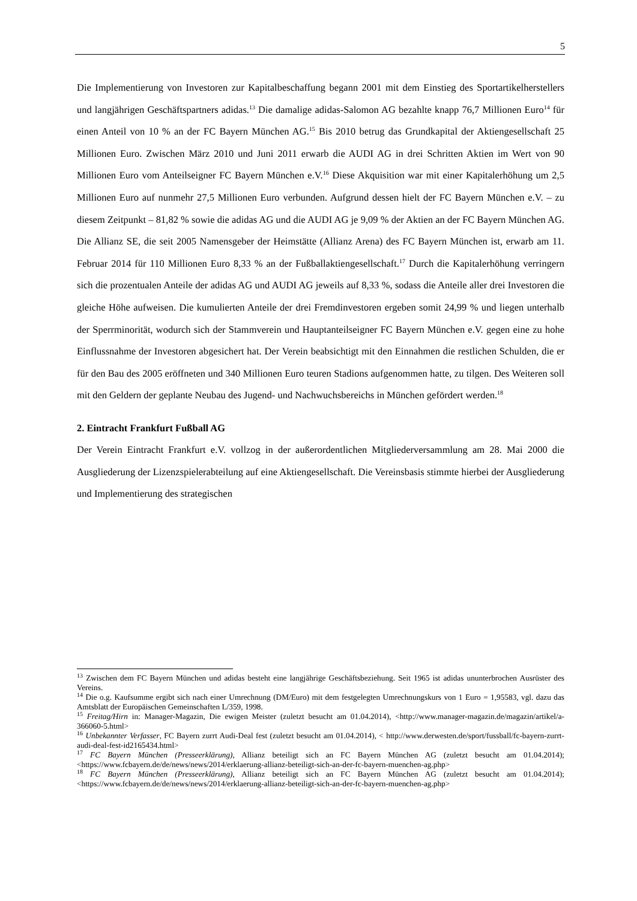5
Die Implementierung von Investoren zur Kapitalbeschaffung begann 2001 mit dem Einstieg des Sportartikelherstellers und langjährigen Geschäftspartners adidas.<sup>13</sup> Die damalige adidas-Salomon AG bezahlte knapp 76,7 Millionen Euro<sup>14</sup> für einen Anteil von 10 % an der FC Bayern München AG.<sup>15</sup> Bis 2010 betrug das Grundkapital der Aktiengesellschaft 25 Millionen Euro. Zwischen März 2010 und Juni 2011 erwarb die AUDI AG in drei Schritten Aktien im Wert von 90 Millionen Euro vom Anteilseigner FC Bayern München e.V.<sup>16</sup> Diese Akquisition war mit einer Kapitalerhöhung um 2,5 Millionen Euro auf nunmehr 27,5 Millionen Euro verbunden. Aufgrund dessen hielt der FC Bayern München e.V. – zu diesem Zeitpunkt – 81,82 % sowie die adidas AG und die AUDI AG je 9,09 % der Aktien an der FC Bayern München AG. Die Allianz SE, die seit 2005 Namensgeber der Heimstätte (Allianz Arena) des FC Bayern München ist, erwarb am 11. Februar 2014 für 110 Millionen Euro 8,33 % an der Fußballaktiengesellschaft.<sup>17</sup> Durch die Kapitalerhöhung verringern sich die prozentualen Anteile der adidas AG und AUDI AG jeweils auf 8,33 %, sodass die Anteile aller drei Investoren die gleiche Höhe aufweisen. Die kumulierten Anteile der drei Fremdinvestoren ergeben somit 24,99 % und liegen unterhalb der Sperrminorität, wodurch sich der Stammverein und Hauptanteilseigner FC Bayern München e.V. gegen eine zu hohe Einflussnahme der Investoren abgesichert hat. Der Verein beabsichtigt mit den Einnahmen die restlichen Schulden, die er für den Bau des 2005 eröffneten und 340 Millionen Euro teuren Stadions aufgenommen hatte, zu tilgen. Des Weiteren soll mit den Geldern der geplante Neubau des Jugend- und Nachwuchsbereichs in München gefördert werden.<sup>18</sup>
2. Eintracht Frankfurt Fußball AG
Der Verein Eintracht Frankfurt e.V. vollzog in der außerordentlichen Mitgliederversammlung am 28. Mai 2000 die Ausgliederung der Lizenzspielerabteilung auf eine Aktiengesellschaft. Die Vereinsbasis stimmte hierbei der Ausgliederung und Implementierung des strategischen
<sup>13</sup> Zwischen dem FC Bayern München und adidas besteht eine langjährige Geschäftsbeziehung. Seit 1965 ist adidas ununterbrochen Ausrüster des Vereins.
<sup>14</sup> Die o.g. Kaufsumme ergibt sich nach einer Umrechnung (DM/Euro) mit dem festgelegten Umrechnungskurs von 1 Euro = 1,95583, vgl. dazu das Amtsblatt der Europäischen Gemeinschaften L/359, 1998.
<sup>15</sup> Freitag/Hirn in: Manager-Magazin, Die ewigen Meister (zuletzt besucht am 01.04.2014), <http://www.manager-magazin.de/magazin/artikel/a-366060-5.html>
<sup>16</sup> Unbekannter Verfasser, FC Bayern zurrt Audi-Deal fest (zuletzt besucht am 01.04.2014), < http://www.derwesten.de/sport/fussball/fc-bayern-zurrt-audi-deal-fest-id2165434.html>
<sup>17</sup> FC Bayern München (Presseerklärung), Allianz beteiligt sich an FC Bayern München AG (zuletzt besucht am 01.04.2014); <https://www.fcbayern.de/de/news/news/2014/erklaerung-allianz-beteiligt-sich-an-der-fc-bayern-muenchen-ag.php>
<sup>18</sup> FC Bayern München (Presseerklärung), Allianz beteiligt sich an FC Bayern München AG (zuletzt besucht am 01.04.2014); <https://www.fcbayern.de/de/news/news/2014/erklaerung-allianz-beteiligt-sich-an-der-fc-bayern-muenchen-ag.php>